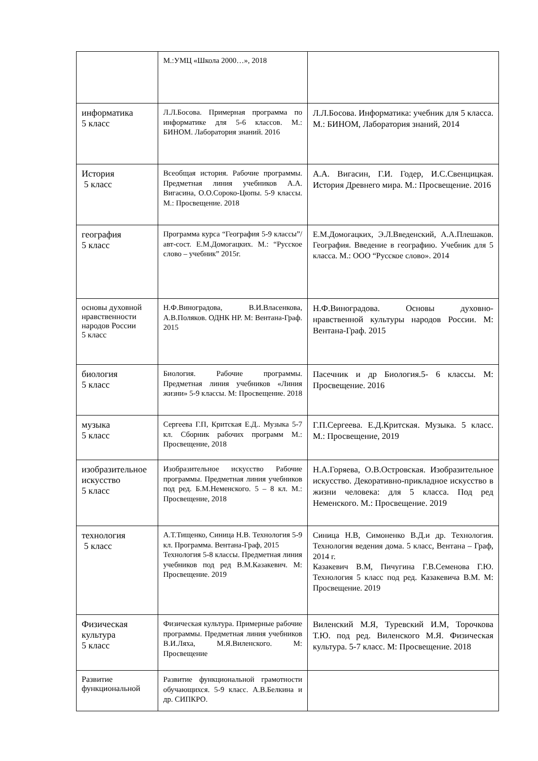| | М.:УМЦ «Школа 2000…», 2018 | |
| информатика 5 класс | Л.Л.Босова. Примерная программа по информатике для 5-6 классов. М.: БИНОМ. Лаборатория знаний. 2016 | Л.Л.Босова. Информатика: учебник для 5 класса. М.: БИНОМ, Лаборатория знаний, 2014 |
| История 5 класс | Всеобщая история. Рабочие программы. Предметная линия учебников А.А. Вигасина, О.О.Сороко-Цюпы. 5-9 классы. М.: Просвещение. 2018 | А.А. Вигасин, Г.И. Годер, И.С.Свенцицкая. История Древнего мира. М.: Просвещение. 2016 |
| география 5 класс | Программа курса “География 5-9 классы”/авт-сост. Е.М.Домогацких. М.: “Русское слово – учебник” 2015г. | Е.М.Домогацких, Э.Л.Введенский, А.А.Плешаков. География. Введение в географию. Учебник для 5 класса. М.: ООО “Русское слово». 2014 |
| основы духовной нравственности народов России 5 класс | Н.Ф.Виноградова, В.И.Власенкова, А.В.Поляков. ОДНК НР. М: Вентана-Граф. 2015 | Н.Ф.Виноградова. Основы духовно-нравственной культуры народов России. М: Вентана-Граф. 2015 |
| биология 5 класс | Биология. Рабочие программы. Предметная линия учебников «Линия жизни» 5-9 классы. М: Просвещение. 2018 | Пасечник и др Биология.5- 6 классы. М: Просвещение. 2016 |
| музыка 5 класс | Сергеева Г.П, Критская Е.Д.. Музыка 5-7 кл. Сборник рабочих программ М.: Просвещение, 2018 | Г.П.Сергеева. Е.Д.Критская. Музыка. 5 класс. М.: Просвещение, 2019 |
| изобразительное искусство 5 класс | Изобразительное искусство Рабочие программы. Предметная линия учебников под ред. Б.М.Неменского. 5 – 8 кл. М.: Просвещение, 2018 | Н.А.Горяева, О.В.Островская. Изобразительное искусство. Декоративно-прикладное искусство в жизни человека: для 5 класса. Под ред Неменского. М.: Просвещение. 2019 |
| технология 5 класс | А.Т.Тищенко, Синица Н.В. Технология 5-9 кл. Программа. Вентана-Граф, 2015 Технология 5-8 классы. Предметная линия учебников под ред В.М.Казакевич. М: Просвещение. 2019 | Синица Н.В, Симоненко В.Д.и др. Технология. Технология ведения дома. 5 класс, Вентана – Граф, 2014 г. Казакевич В.М, Пичугина Г.В.Семенова Г.Ю. Технология 5 класс под ред. Казакевича В.М. М: Просвещение. 2019 |
| Физическая культура 5 класс | Физическая культура. Примерные рабочие программы. Предметная линия учебников В.И.Ляха, М.Я.Виленского. М: Просвещение | Виленский М.Я, Туревский И.М, Торочкова Т.Ю. под ред. Виленского М.Я. Физическая культура. 5-7 класс. М: Просвещение. 2018 |
| Развитие функциональной | Развитие функциональной грамотности обучающихся. 5-9 класс. А.В.Белкина и др. СИПКРО. | |